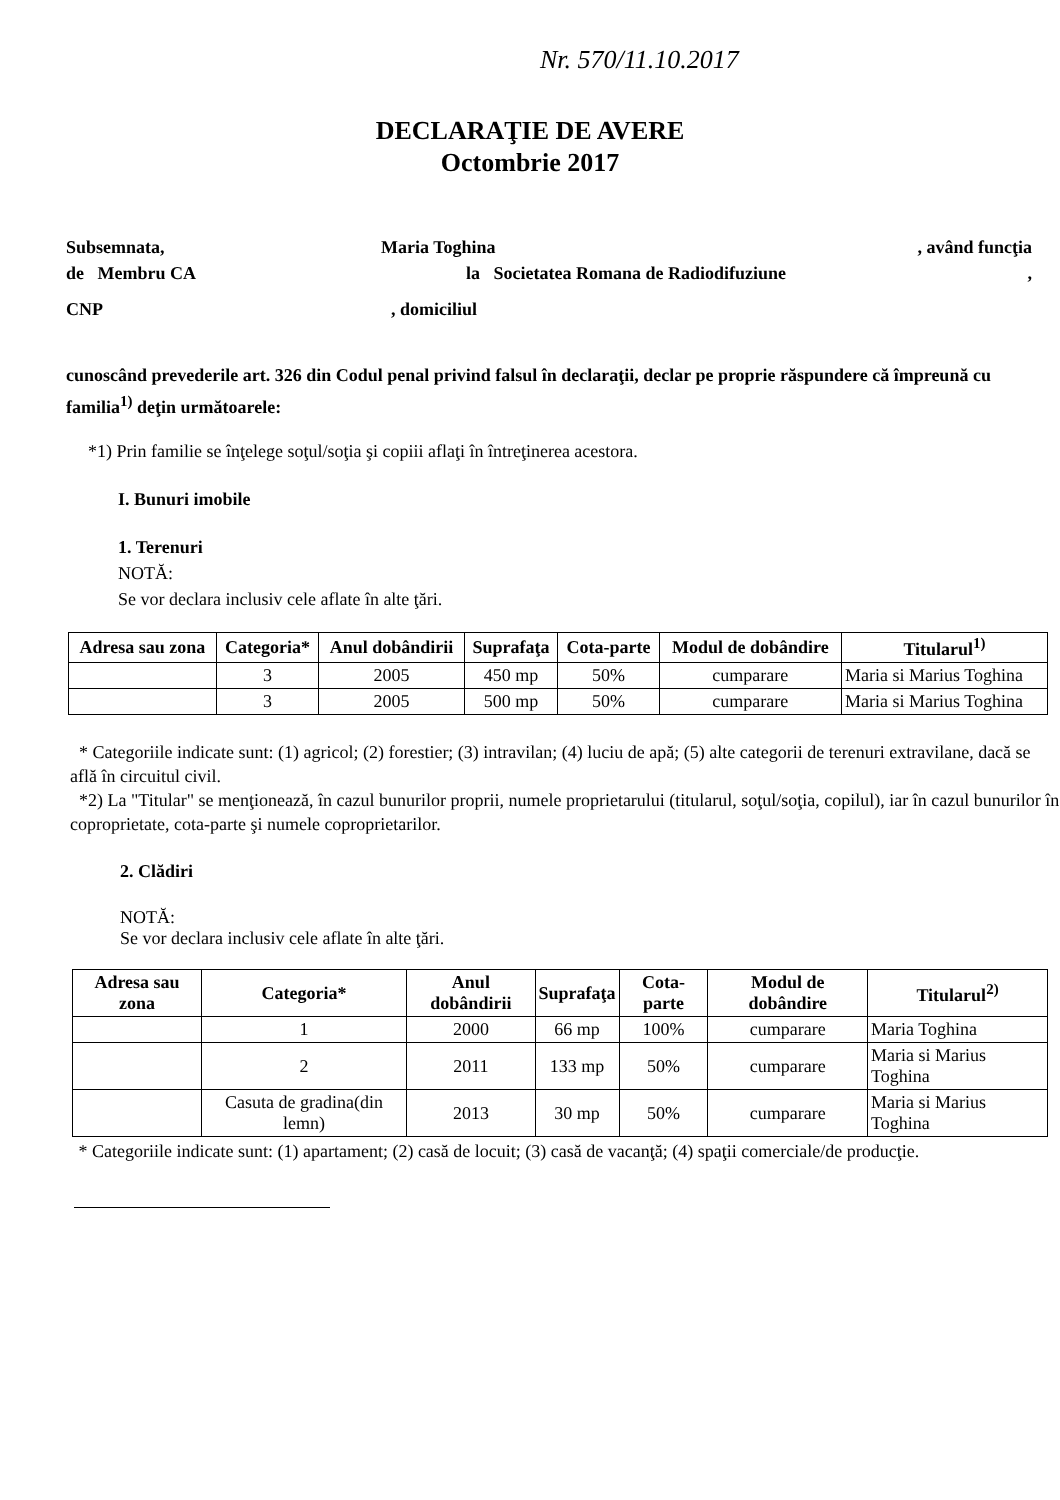Nr. 570/11.10.2017
DECLARAŢIE DE AVERE
Octombrie 2017
Subsemnata, Maria Toghina, având funcţia
de Membru CA la Societatea Romana de Radiodifuziune,
CNP, domiciliul
cunoscând prevederile art. 326 din Codul penal privind falsul în declaraţii, declar pe proprie răspundere că împreună cu familia<sup>1)</sup> deţin următoarele:
*1) Prin familie se înţelege soţul/soţia şi copiii aflaţi în întreţinerea acestora.
I. Bunuri imobile
1. Terenuri
NOTĂ:
Se vor declara inclusiv cele aflate în alte ţări.
| Adresa sau zona | Categoria* | Anul dobândirii | Suprafaţa | Cota-parte | Modul de dobândire | Titularul<sup>1)</sup> |
| --- | --- | --- | --- | --- | --- | --- |
| | 3 | 2005 | 450 mp | 50% | cumparare | Maria si Marius Toghina |
| | 3 | 2005 | 500 mp | 50% | cumparare | Maria si Marius Toghina |
* Categoriile indicate sunt: (1) agricol; (2) forestier; (3) intravilan; (4) luciu de apă; (5) alte categorii de terenuri extravilane, dacă se află în circuitul civil.
*2) La "Titular" se menţionează, în cazul bunurilor proprii, numele proprietarului (titularul, soţul/soţia, copilul), iar în cazul bunurilor în coproprietate, cota-parte şi numele coproprietarilor.
2. Clădiri
NOTĂ:
Se vor declara inclusiv cele aflate în alte ţări.
| Adresa sau zona | Categoria* | Anul dobândirii | Suprafaţa | Cota-parte | Modul de dobândire | Titularul<sup>2)</sup> |
| --- | --- | --- | --- | --- | --- | --- |
| | 1 | 2000 | 66 mp | 100% | cumparare | Maria Toghina |
| | 2 | 2011 | 133 mp | 50% | cumparare | Maria si Marius Toghina |
| | Casuta de gradina(din lemn) | 2013 | 30 mp | 50% | cumparare | Maria si Marius Toghina |
* Categoriile indicate sunt: (1) apartament; (2) casă de locuit; (3) casă de vacanţă; (4) spaţii comerciale/de producţie.